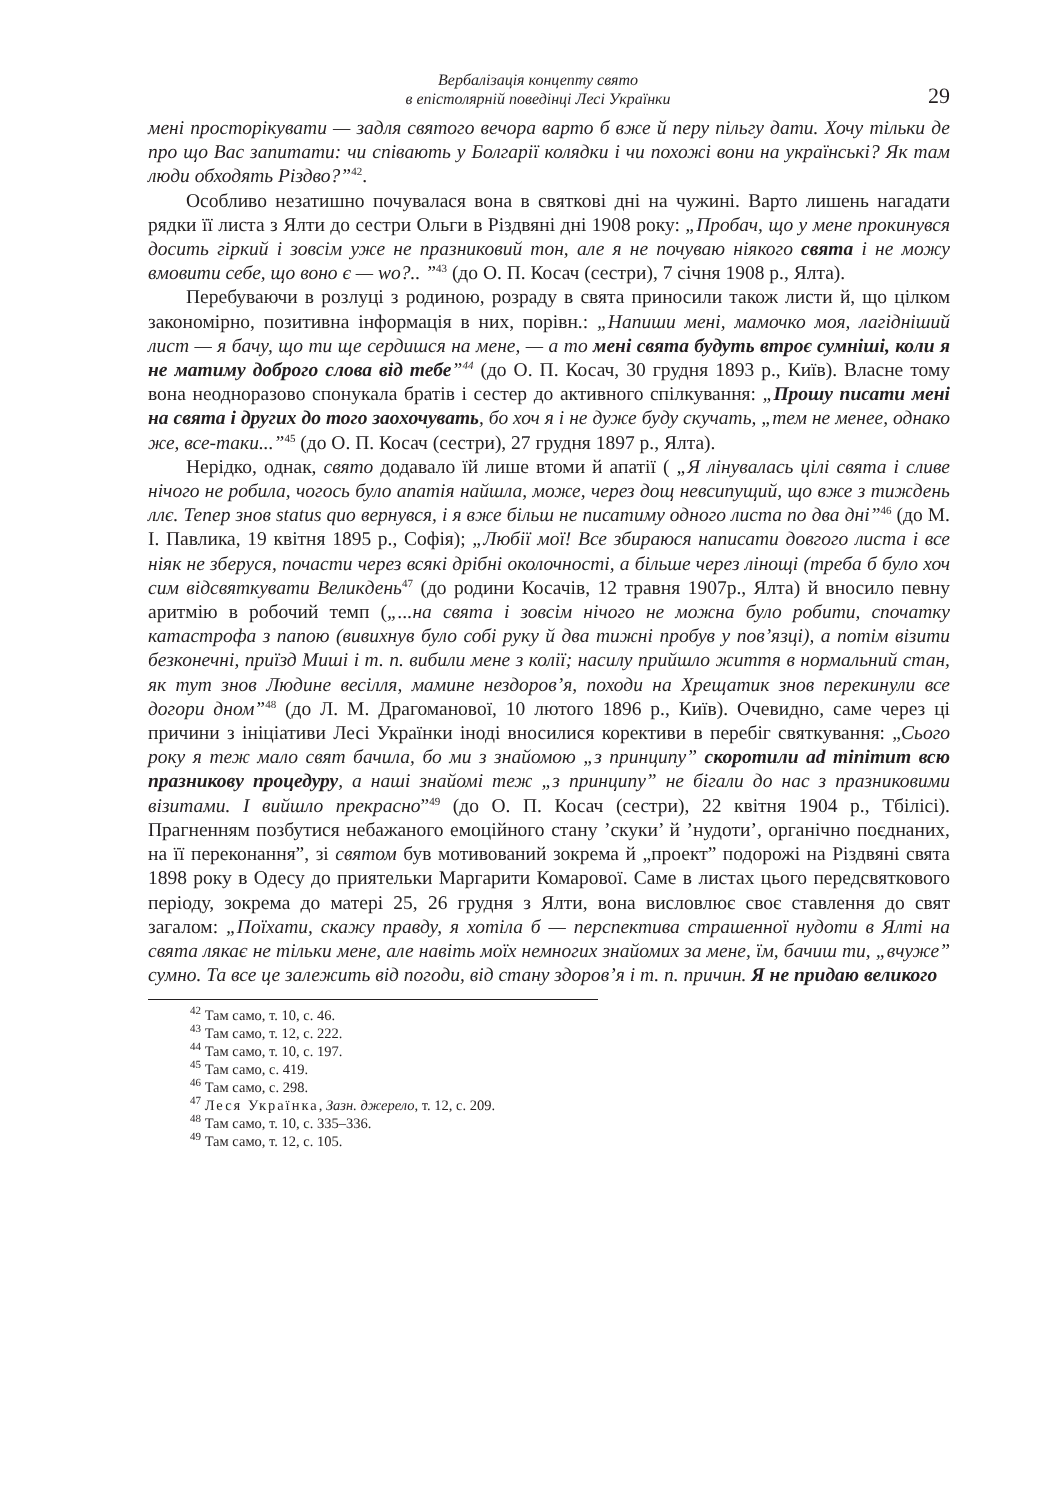Вербалізація концепту свято
в епістолярній поведінці Лесі Українки
29
мені просторікувати — задля святого вечора варто б вже й перу пільгу дати. Хочу тільки де про що Вас запитати: чи співають у Болгарії колядки і чи похожі вони на українські? Як там люди обходять Різдво?”<sup>42</sup>.
Особливо незатишно почувалася вона в святкові дні на чужині. Варто лишень нагадати рядки її листа з Ялти до сестри Ольги в Різдвяні дні 1908 року: „Пробач, що у мене прокинувся досить гіркий і зовсім уже не празниковий тон, але я не почуваю ніякого свята і не можу вмовити себе, що воно є — wo?.. ”<sup>43</sup> (до О. П. Косач (сестри), 7 січня 1908 р., Ялта).
Перебуваючи в розлуці з родиною, розраду в свята приносили також листи й, що цілком закономірно, позитивна інформація в них, порівн.: „Напиши мені, мамочко моя, лагідніший лист — я бачу, що ти ще сердишся на мене, — а то мені свята будуть втроє сумніші, коли я не матиму доброго слова від тебе”<sup>44</sup> (до О. П. Косач, 30 грудня 1893 р., Київ). Власне тому вона неодноразово спонукала братів і сестер до активного спілкування: „Прошу писати мені на свята і других до того заохочувать, бо хоч я і не дуже буду скучать, „тем не менее, однако же, все-таки...”<sup>45</sup> (до О. П. Косач (сестри), 27 грудня 1897 р., Ялта).
Нерідко, однак, свято додавало їй лише втоми й апатії ( „Я лінувалась цілі свята і сливе нічого не робила, чогось було апатія найшла, може, через дощ невсипущий, що вже з тиждень ллє. Тепер знов status quo вернувся, і я вже більш не писатиму одного листа по два дні”<sup>46</sup> (до М. І. Павлика, 19 квітня 1895 р., Софія); „Любії мої! Все збираюся написати довгого листа і все ніяк не зберуся, почасти через всякі дрібні околочності, а більше через лінощі (треба б було хоч сим відсвяткувати Великдень<sup>47</sup> (до родини Косачів, 12 травня 1907р., Ялта) й вносило певну аритмію в робочий темп („...на свята і зовсім нічого не можна було робити, спочатку катастрофа з папою (вивихнув було собі руку й два тижні пробув у пов’язці), а потім візити безконечні, приїзд Миші і т. п. вибили мене з колії; насилу прийшло життя в нормальний стан, як тут знов Людине весілля, мамине нездоров’я, походи на Хрещатик знов перекинули все догори дном”<sup>48</sup> (до Л. М. Драгоманової, 10 лютого 1896 р., Київ). Очевидно, саме через ці причини з ініціативи Лесі Українки іноді вносилися корективи в перебіг святкування: „Сього року я теж мало свят бачила, бо ми з знайомою „з принципу” скоротили ad minimum всю празникову процедуру, а наші знайомі теж „з принципу” не бігали до нас з празниковими візитами. І вийшло прекрасно”<sup>49</sup> (до О. П. Косач (сестри), 22 квітня 1904 р., Тбілісі). Прагненням позбутися небажаного емоційного стану ’скуки’ й ’нудоти’, органічно поєднаних, на її переконання”, зі святом був мотивований зокрема й „проект” подорожі на Різдвяні свята 1898 року в Одесу до приятельки Маргарити Комарової. Саме в листах цього передсвяткового періоду, зокрема до матері 25, 26 грудня з Ялти, вона висловлює своє ставлення до свят загалом: „Поїхати, скажу правду, я хотіла б — перспектива страшенної нудоти в Ялті на свята лякає не тільки мене, але навіть моїх немногих знайомих за мене, їм, бачиш ти, „вчуже” сумно. Та все це залежить від погоди, від стану здоров’я і т. п. причин. Я не придаю великого
<sup>42</sup> Там само, т. 10, с. 46.
<sup>43</sup> Там само, т. 12, с. 222.
<sup>44</sup> Там само, т. 10, с. 197.
<sup>45</sup> Там само, с. 419.
<sup>46</sup> Там само, с. 298.
<sup>47</sup> Леся Українка, Зазн. джерело, т. 12, с. 209.
<sup>48</sup> Там само, т. 10, с. 335–336.
<sup>49</sup> Там само, т. 12, с. 105.